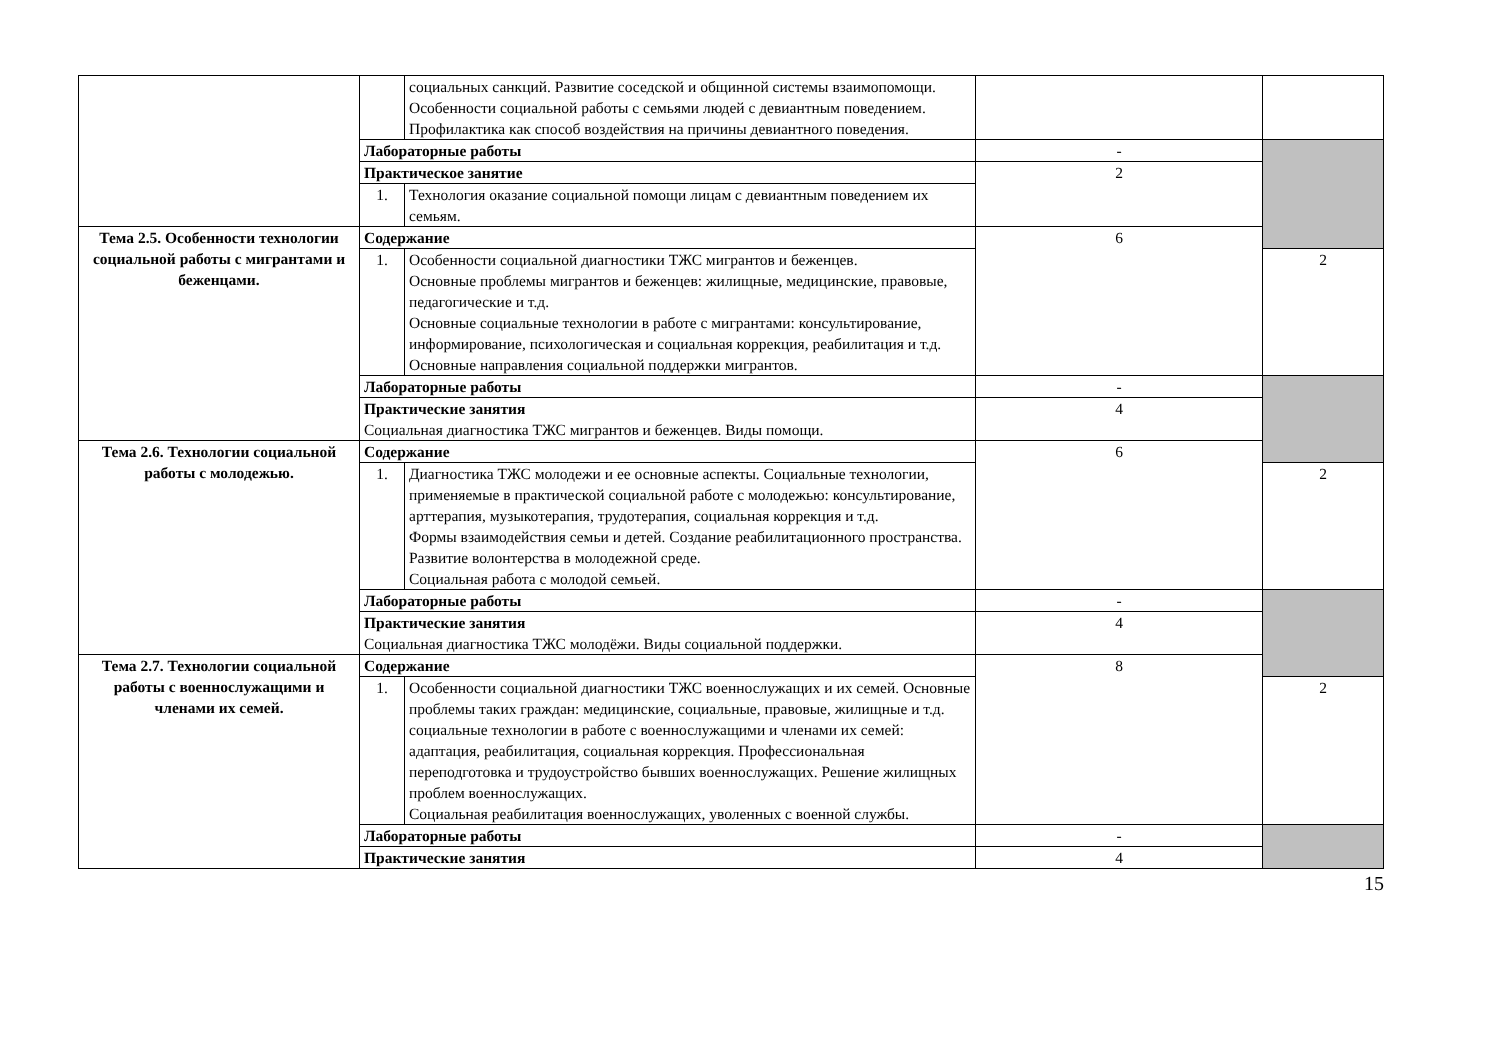| | | социальных санкций. Развитие соседской и общинной системы взаимопомощи. Особенности социальной работы с семьями людей с девиантным поведением. Профилактика как способ воздействия на причины девиантного поведения. | | |
| | Лабораторные работы | | - | |
| | Практическое занятие | | 2 | |
| | 1. | Технология оказание социальной помощи лицам с девиантным поведением их семьям. | | |
| Тема 2.5. Особенности технологии социальной работы с мигрантами и беженцами. | Содержание | | 6 | |
| | 1. | Особенности социальной диагностики ТЖС мигрантов и беженцев. Основные проблемы мигрантов и беженцев: жилищные, медицинские, правовые, педагогические и т.д. Основные социальные технологии в работе с мигрантами: консультирование, информирование, психологическая и социальная коррекция, реабилитация и т.д. Основные направления социальной поддержки мигрантов. | | 2 |
| | Лабораторные работы | | - | |
| | Практические занятия Социальная диагностика ТЖС мигрантов и беженцев. Виды помощи. | | 4 | |
| Тема 2.6. Технологии социальной работы с молодежью. | Содержание | | 6 | |
| | 1. | Диагностика ТЖС молодежи и ее основные аспекты. Социальные технологии, применяемые в практической социальной работе с молодежью: консультирование, арттерапия, музыкотерапия, трудотерапия, социальная коррекция и т.д. Формы взаимодействия семьи и детей. Создание реабилитационного пространства. Развитие волонтерства в молодежной среде. Социальная работа с молодой семьей. | | 2 |
| | Лабораторные работы | | - | |
| | Практические занятия Социальная диагностика ТЖС молодёжи. Виды социальной поддержки. | | 4 | |
| Тема 2.7. Технологии социальной работы с военнослужащими и членами их семей. | Содержание | | 8 | |
| | 1. | Особенности социальной диагностики ТЖС военнослужащих и их семей. Основные проблемы таких граждан: медицинские, социальные, правовые, жилищные и т.д. социальные технологии в работе с военнослужащими и членами их семей: адаптация, реабилитация, социальная коррекция. Профессиональная переподготовка и трудоустройство бывших военнослужащих. Решение жилищных проблем военнослужащих. Социальная реабилитация военнослужащих, уволенных с военной службы. | | 2 |
| | Лабораторные работы | | - | |
| | Практические занятия | | 4 | |
15